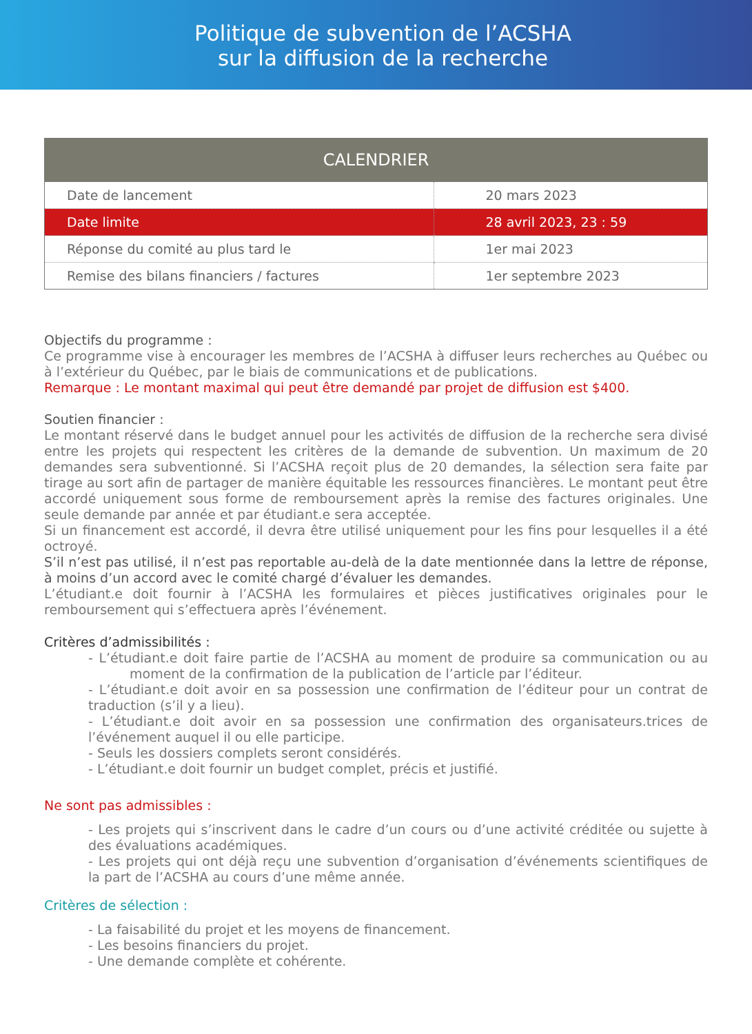Politique de subvention de l’ACSHA
sur la diffusion de la recherche
| CALENDRIER | |
| --- | --- |
| Date de lancement | 20 mars 2023 |
| Date limite | 28 avril 2023, 23 : 59 |
| Réponse du comité au plus tard le | 1er mai 2023 |
| Remise des bilans financiers / factures | 1er septembre 2023 |
Objectifs du programme :
Ce programme vise à encourager les membres de l’ACSHA à diffuser leurs recherches au Québec ou à l’extérieur du Québec, par le biais de communications et de publications.
Remarque : Le montant maximal qui peut être demandé par projet de diffusion est $400.
Soutien financier :
Le montant réservé dans le budget annuel pour les activités de diffusion de la recherche sera divisé entre les projets qui respectent les critères de la demande de subvention. Un maximum de 20 demandes sera subventionné. Si l’ACSHA reçoit plus de 20 demandes, la sélection sera faite par tirage au sort afin de partager de manière équitable les ressources financières. Le montant peut être accordé uniquement sous forme de remboursement après la remise des factures originales. Une seule demande par année et par étudiant.e sera acceptée.
Si un financement est accordé, il devra être utilisé uniquement pour les fins pour lesquelles il a été octroyé.
S’il n’est pas utilisé, il n’est pas reportable au-delà de la date mentionnée dans la lettre de réponse, à moins d’un accord avec le comité chargé d’évaluer les demandes.
L’étudiant.e doit fournir à l’ACSHA les formulaires et pièces justificatives originales pour le remboursement qui s’effectuera après l’événement.
Critères d’admissibilités :
- L’étudiant.e doit faire partie de l’ACSHA au moment de produire sa communication ou au moment de la confirmation de la publication de l’article par l’éditeur.
- L’étudiant.e doit avoir en sa possession une confirmation de l’éditeur pour un contrat de traduction (s’il y a lieu).
- L’étudiant.e doit avoir en sa possession une confirmation des organisateurs.trices de l’événement auquel il ou elle participe.
- Seuls les dossiers complets seront considérés.
- L’étudiant.e doit fournir un budget complet, précis et justifié.
Ne sont pas admissibles :
- Les projets qui s’inscrivent dans le cadre d’un cours ou d’une activité créditée ou sujette à des évaluations académiques.
- Les projets qui ont déjà reçu une subvention d’organisation d’événements scientifiques de la part de l’ACSHA au cours d’une même année.
Critères de sélection :
- La faisabilité du projet et les moyens de financement.
- Les besoins financiers du projet.
- Une demande complète et cohérente.